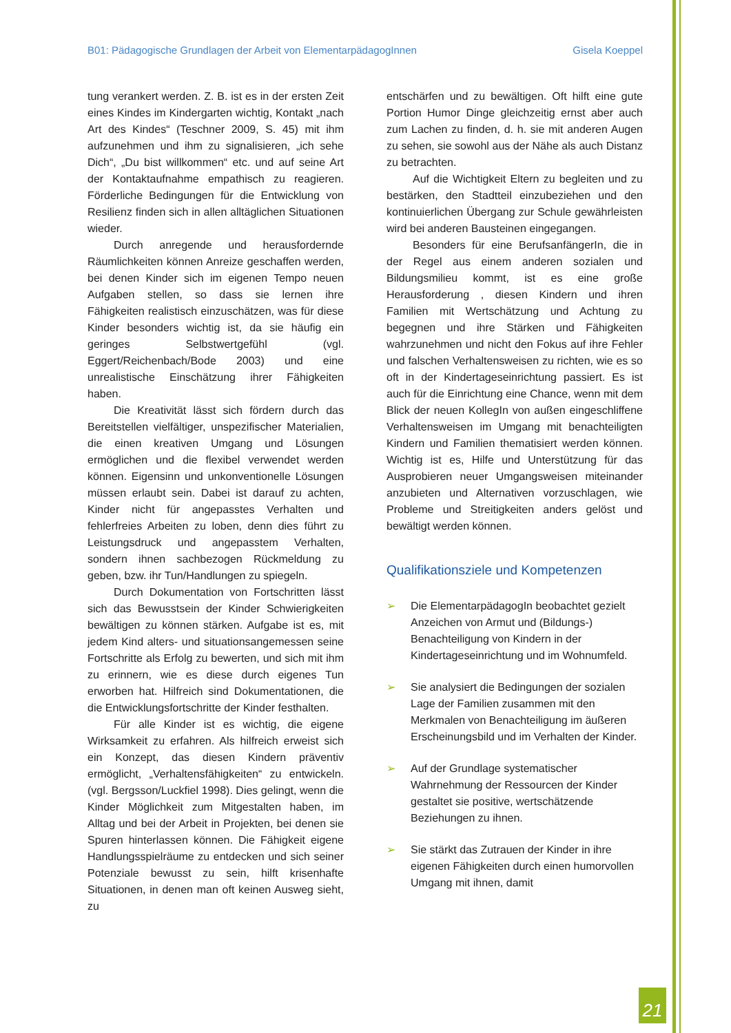B01: Pädagogische Grundlagen der Arbeit von ElementarpädagogInnen Gisela Koeppel
tung verankert werden. Z. B. ist es in der ersten Zeit eines Kindes im Kindergarten wichtig, Kontakt „nach Art des Kindes“ (Teschner 2009, S. 45) mit ihm aufzunehmen und ihm zu signalisieren, „ich sehe Dich“, „Du bist willkommen“ etc. und auf seine Art der Kontaktaufnahme empathisch zu reagieren. Förderliche Bedingungen für die Entwicklung von Resilienz finden sich in allen alltäglichen Situationen wieder.
Durch anregende und herausfordernde Räumlichkeiten können Anreize geschaffen werden, bei denen Kinder sich im eigenen Tempo neuen Aufgaben stellen, so dass sie lernen ihre Fähigkeiten realistisch einzuschätzen, was für diese Kinder besonders wichtig ist, da sie häufig ein geringes Selbstwertgefühl (vgl. Eggert/Reichenbach/Bode 2003) und eine unrealistische Einschätzung ihrer Fähigkeiten haben.
Die Kreativität lässt sich fördern durch das Bereitstellen vielfältiger, unspezifischer Materialien, die einen kreativen Umgang und Lösungen ermöglichen und die flexibel verwendet werden können. Eigensinn und unkonventionelle Lösungen müssen erlaubt sein. Dabei ist darauf zu achten, Kinder nicht für angepasstes Verhalten und fehlerfreies Arbeiten zu loben, denn dies führt zu Leistungsdruck und angepasstem Verhalten, sondern ihnen sachbezogen Rückmeldung zu geben, bzw. ihr Tun/Handlungen zu spiegeln.
Durch Dokumentation von Fortschritten lässt sich das Bewusstsein der Kinder Schwierigkeiten bewältigen zu können stärken. Aufgabe ist es, mit jedem Kind alters- und situationsangemessen seine Fortschritte als Erfolg zu bewerten, und sich mit ihm zu erinnern, wie es diese durch eigenes Tun erworben hat. Hilfreich sind Dokumentationen, die die Entwicklungsfortschritte der Kinder festhalten.
Für alle Kinder ist es wichtig, die eigene Wirksamkeit zu erfahren. Als hilfreich erweist sich ein Konzept, das diesen Kindern präventiv ermöglicht, „Verhaltensfähigkeiten“ zu entwickeln. (vgl. Bergsson/Luckfiel 1998). Dies gelingt, wenn die Kinder Möglichkeit zum Mitgestalten haben, im Alltag und bei der Arbeit in Projekten, bei denen sie Spuren hinterlassen können. Die Fähigkeit eigene Handlungsspielräume zu entdecken und sich seiner Potenziale bewusst zu sein, hilft krisenhafte Situationen, in denen man oft keinen Ausweg sieht, zu
entschärfen und zu bewältigen. Oft hilft eine gute Portion Humor Dinge gleichzeitig ernst aber auch zum Lachen zu finden, d. h. sie mit anderen Augen zu sehen, sie sowohl aus der Nähe als auch Distanz zu betrachten.
Auf die Wichtigkeit Eltern zu begleiten und zu bestärken, den Stadtteil einzubeziehen und den kontinuierlichen Übergang zur Schule gewährleisten wird bei anderen Bausteinen eingegangen.
Besonders für eine BerufsanfängerIn, die in der Regel aus einem anderen sozialen und Bildungsmilieu kommt, ist es eine große Herausforderung , diesen Kindern und ihren Familien mit Wertschätzung und Achtung zu begegnen und ihre Stärken und Fähigkeiten wahrzunehmen und nicht den Fokus auf ihre Fehler und falschen Verhaltensweisen zu richten, wie es so oft in der Kindertageseinrichtung passiert. Es ist auch für die Einrichtung eine Chance, wenn mit dem Blick der neuen KollegIn von außen eingeschliffene Verhaltensweisen im Umgang mit benachteiligten Kindern und Familien thematisiert werden können. Wichtig ist es, Hilfe und Unterstützung für das Ausprobieren neuer Umgangsweisen miteinander anzubieten und Alternativen vorzuschlagen, wie Probleme und Streitigkeiten anders gelöst und bewältigt werden können.
Qualifikationsziele und Kompetenzen
➢ Die ElementarpädagogIn beobachtet gezielt Anzeichen von Armut und (Bildungs-) Benachteiligung von Kindern in der Kindertageseinrichtung und im Wohnumfeld.
➢ Sie analysiert die Bedingungen der sozialen Lage der Familien zusammen mit den Merkmalen von Benachteiligung im äußeren Erscheinungsbild und im Verhalten der Kinder.
➢ Auf der Grundlage systematischer Wahrnehmung der Ressourcen der Kinder gestaltet sie positive, wertschätzende Beziehungen zu ihnen.
➢ Sie stärkt das Zutrauen der Kinder in ihre eigenen Fähigkeiten durch einen humorvollen Umgang mit ihnen, damit
21